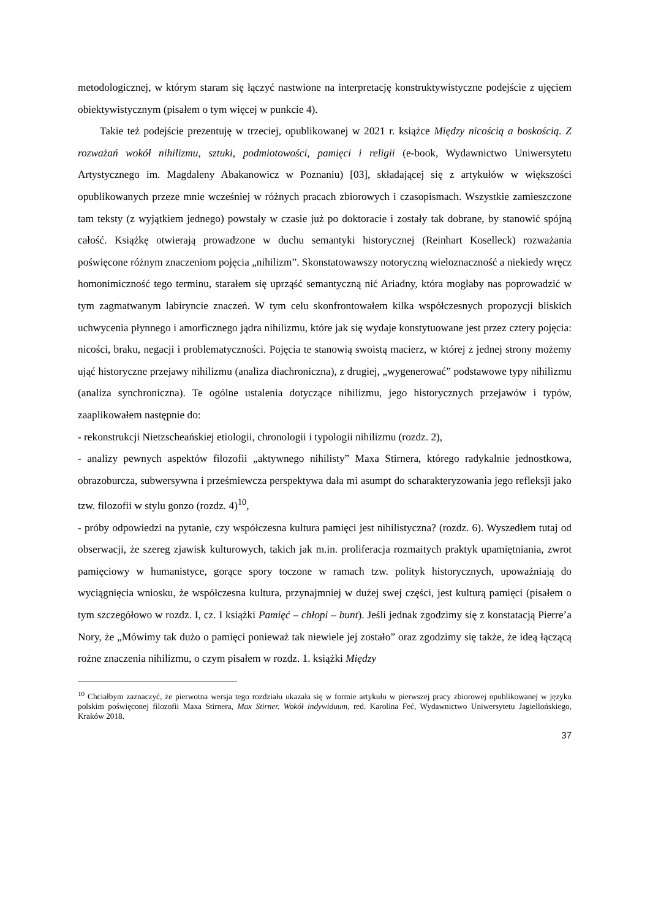metodologicznej, w którym staram się łączyć nastwione na interpretację konstruktywistyczne podejście z ujęciem obiektywistycznym (pisałem o tym więcej w punkcie 4).
Takie też podejście prezentuję w trzeciej, opublikowanej w 2021 r. książce Między nicością a boskością. Z rozważań wokół nihilizmu, sztuki, podmiotowości, pamięci i religii (e-book, Wydawnictwo Uniwersytetu Artystycznego im. Magdaleny Abakanowicz w Poznaniu) [03], składającej się z artykułów w większości opublikowanych przeze mnie wcześniej w różnych pracach zbiorowych i czasopismach. Wszystkie zamieszczone tam teksty (z wyjątkiem jednego) powstały w czasie już po doktoracie i zostały tak dobrane, by stanowić spójną całość. Książkę otwierają prowadzone w duchu semantyki historycznej (Reinhart Koselleck) rozważania poświęcone różnym znaczeniom pojęcia „nihilizm”. Skonstatowawszy notoryczną wieloznaczność a niekiedy wręcz homonimiczność tego terminu, starałem się uprząść semantyczną nić Ariadny, która mogłaby nas poprowadzić w tym zagmatwanym labiryncie znaczeń. W tym celu skonfrontowałem kilka współczesnych propozycji bliskich uchwycenia płynnego i amorficznego jądra nihilizmu, które jak się wydaje konstytuowane jest przez cztery pojęcia: nicości, braku, negacji i problematyczności. Pojęcia te stanowią swoistą macierz, w której z jednej strony możemy ująć historyczne przejawy nihilizmu (analiza diachroniczna), z drugiej, „wygenerować” podstawowe typy nihilizmu (analiza synchroniczna). Te ogólne ustalenia dotyczące nihilizmu, jego historycznych przejawów i typów, zaaplikowałem następnie do:
- rekonstrukcji Nietzscheańskiej etiologii, chronologii i typologii nihilizmu (rozdz. 2),
- analizy pewnych aspektów filozofii „aktywnego nihilisty” Maxa Stirnera, którego radykalnie jednostkowa, obrazoburcza, subwersywna i prześmiewcza perspektywa dała mi asumpt do scharakteryzowania jego refleksji jako tzw. filozofii w stylu gonzo (rozdz. 4)<sup>10</sup>,
- próby odpowiedzi na pytanie, czy współczesna kultura pamięci jest nihilistyczna? (rozdz. 6). Wyszedłem tutaj od obserwacji, że szereg zjawisk kulturowych, takich jak m.in. proliferacja rozmaitych praktyk upamiętniania, zwrot pamięciowy w humanistyce, gorące spory toczone w ramach tzw. polityk historycznych, upoważniają do wyciągnięcia wniosku, że współczesna kultura, przynajmniej w dużej swej części, jest kulturą pamięci (pisałem o tym szczegółowo w rozdz. I, cz. I książki Pamięć – chłopi – bunt). Jeśli jednak zgodzimy się z konstatacją Pierre’a Nory, że „Mówimy tak dużo o pamięci ponieważ tak niewiele jej zostało” oraz zgodzimy się także, że ideą łączącą rożne znaczenia nihilizmu, o czym pisałem w rozdz. 1. książki Między
<sup>10</sup> Chciałbym zaznaczyć, że pierwotna wersja tego rozdziału ukazała się w formie artykułu w pierwszej pracy zbiorowej opublikowanej w języku polskim poświęconej filozofii Maxa Stirnera, Max Stirner. Wokół indywiduum, red. Karolina Feć, Wydawnictwo Uniwersytetu Jagiellońskiego, Kraków 2018.
37